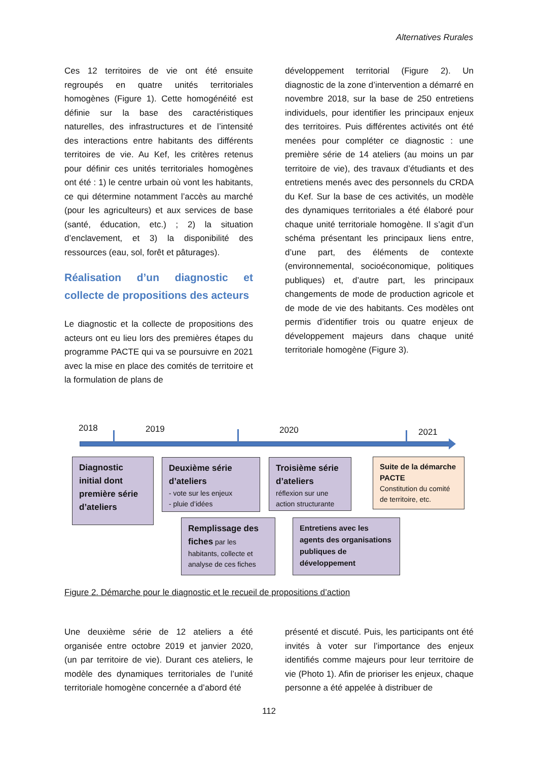Alternatives Rurales
Ces 12 territoires de vie ont été ensuite regroupés en quatre unités territoriales homogènes (Figure 1). Cette homogénéité est définie sur la base des caractéristiques naturelles, des infrastructures et de l’intensité des interactions entre habitants des différents territoires de vie. Au Kef, les critères retenus pour définir ces unités territoriales homogènes ont été : 1) le centre urbain où vont les habitants, ce qui détermine notamment l’accès au marché (pour les agriculteurs) et aux services de base (santé, éducation, etc.) ; 2) la situation d’enclavement, et 3) la disponibilité des ressources (eau, sol, forêt et pâturages).
Réalisation d’un diagnostic et collecte de propositions des acteurs
Le diagnostic et la collecte de propositions des acteurs ont eu lieu lors des premières étapes du programme PACTE qui va se poursuivre en 2021 avec la mise en place des comités de territoire et la formulation de plans de
développement territorial (Figure 2). Un diagnostic de la zone d’intervention a démarré en novembre 2018, sur la base de 250 entretiens individuels, pour identifier les principaux enjeux des territoires. Puis différentes activités ont été menées pour compléter ce diagnostic : une première série de 14 ateliers (au moins un par territoire de vie), des travaux d’étudiants et des entretiens menés avec des personnels du CRDA du Kef. Sur la base de ces activités, un modèle des dynamiques territoriales a été élaboré pour chaque unité territoriale homogène. Il s’agit d’un schéma présentant les principaux liens entre, d’une part, des éléments de contexte (environnemental, socioéconomique, politiques publiques) et, d’autre part, les principaux changements de mode de production agricole et de mode de vie des habitants. Ces modèles ont permis d’identifier trois ou quatre enjeux de développement majeurs dans chaque unité territoriale homogène (Figure 3).
2018 2019 2020 2021
Diagnostic initial dont première série d’ateliers
Deuxième série d’ateliers
- vote sur les enjeux
- pluie d’idées
Troisième série d’ateliers
réflexion sur une action structurante
Suite de la démarche PACTE
Constitution du comité de territoire, etc.
Remplissage des fiches par les habitants, collecte et analyse de ces fiches
Entretiens avec les agents des organisations publiques de développement
Figure 2. Démarche pour le diagnostic et le recueil de propositions d’action
Une deuxième série de 12 ateliers a été organisée entre octobre 2019 et janvier 2020, (un par territoire de vie). Durant ces ateliers, le modèle des dynamiques territoriales de l’unité territoriale homogène concernée a d’abord été
présenté et discuté. Puis, les participants ont été invités à voter sur l’importance des enjeux identifiés comme majeurs pour leur territoire de vie (Photo 1). Afin de prioriser les enjeux, chaque personne a été appelée à distribuer de
112